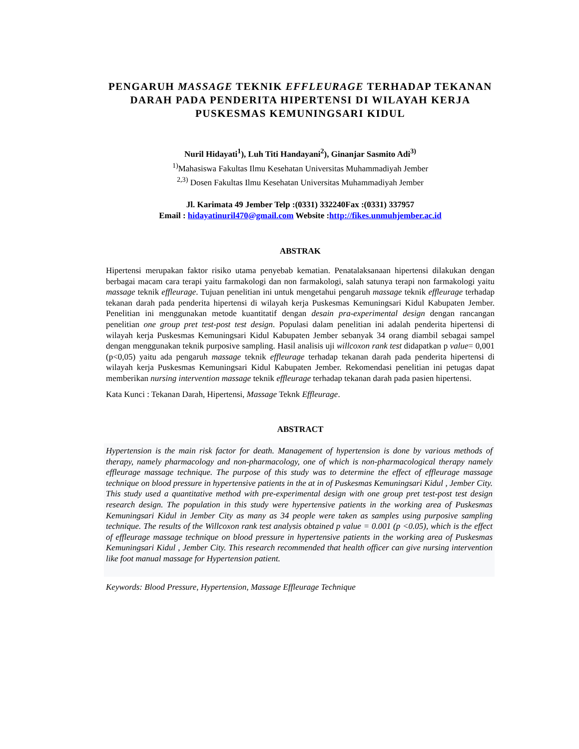PENGARUH MASSAGE TEKNIK EFFLEURAGE TERHADAP TEKANAN DARAH PADA PENDERITA HIPERTENSI DI WILAYAH KERJA PUSKESMAS KEMUNINGSARI KIDUL
Nuril Hidayati<sup>1</sup>), Luh Titi Handayani<sup>2</sup>), Ginanjar Sasmito Adi<sup>3)</sup>
<sup>1)</sup> Mahasiswa Fakultas Ilmu Kesehatan Universitas Muhammadiyah Jember
<sup>2,3)</sup> Dosen Fakultas Ilmu Kesehatan Universitas Muhammadiyah Jember
Jl. Karimata 49 Jember Telp :(0331) 332240Fax :(0331) 337957
Email : hidayatinuril470@gmail.com Website :http://fikes.unmuhjember.ac.id
ABSTRAK
Hipertensi merupakan faktor risiko utama penyebab kematian. Penatalaksanaan hipertensi dilakukan dengan berbagai macam cara terapi yaitu farmakologi dan non farmakologi, salah satunya terapi non farmakologi yaitu massage teknik effleurage. Tujuan penelitian ini untuk mengetahui pengaruh massage teknik effleurage terhadap tekanan darah pada penderita hipertensi di wilayah kerja Puskesmas Kemuningsari Kidul Kabupaten Jember. Penelitian ini menggunakan metode kuantitatif dengan desain pra-experimental design dengan rancangan penelitian one group pret test-post test design. Populasi dalam penelitian ini adalah penderita hipertensi di wilayah kerja Puskesmas Kemuningsari Kidul Kabupaten Jember sebanyak 34 orang diambil sebagai sampel dengan menggunakan teknik purposive sampling. Hasil analisis uji willcoxon rank test didapatkan p value= 0,001 (p<0,05) yaitu ada pengaruh massage teknik effleurage terhadap tekanan darah pada penderita hipertensi di wilayah kerja Puskesmas Kemuningsari Kidul Kabupaten Jember. Rekomendasi penelitian ini petugas dapat memberikan nursing intervention massage teknik effleurage terhadap tekanan darah pada pasien hipertensi.
Kata Kunci : Tekanan Darah, Hipertensi, Massage Teknk Effleurage.
ABSTRACT
Hypertension is the main risk factor for death. Management of hypertension is done by various methods of therapy, namely pharmacology and non-pharmacology, one of which is non-pharmacological therapy namely effleurage massage technique. The purpose of this study was to determine the effect of effleurage massage technique on blood pressure in hypertensive patients in the at in of Puskesmas Kemuningsari Kidul , Jember City. This study used a quantitative method with pre-experimental design with one group pret test-post test design research design. The population in this study were hypertensive patients in the working area of Puskesmas Kemuningsari Kidul in Jember City as many as 34 people were taken as samples using purposive sampling technique. The results of the Willcoxon rank test analysis obtained p value = 0.001 (p <0.05), which is the effect of effleurage massage technique on blood pressure in hypertensive patients in the working area of Puskesmas Kemuningsari Kidul , Jember City. This research recommended that health officer can give nursing intervention like foot manual massage for Hypertension patient.
Keywords: Blood Pressure, Hypertension, Massage Effleurage Technique